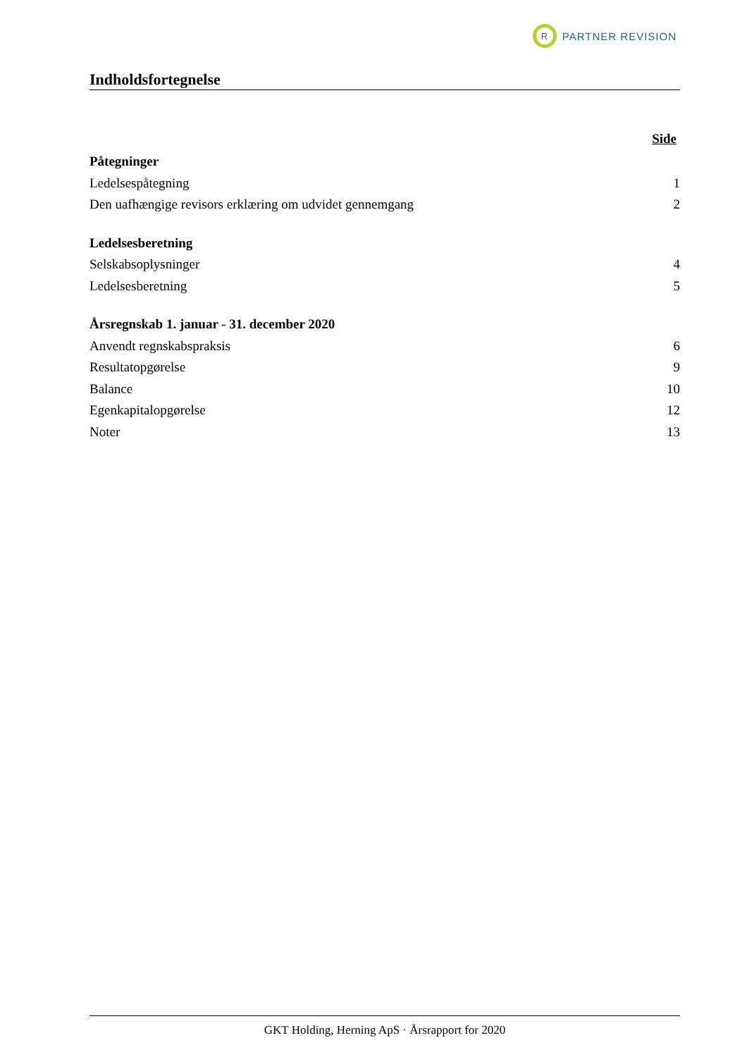R
PARTNER REVISION
Indholdsfortegnelse
Side
Påtegninger
Ledelsespåtegning 1
Den uafhængige revisors erklæring om udvidet gennemgang 2
Ledelsesberetning
Selskabsoplysninger 4
Ledelsesberetning 5
Årsregnskab 1. januar - 31. december 2020
Anvendt regnskabspraksis 6
Resultatopgørelse 9
Balance 10
Egenkapitalopgørelse 12
Noter 13
GKT Holding, Herning ApS · Årsrapport for 2020